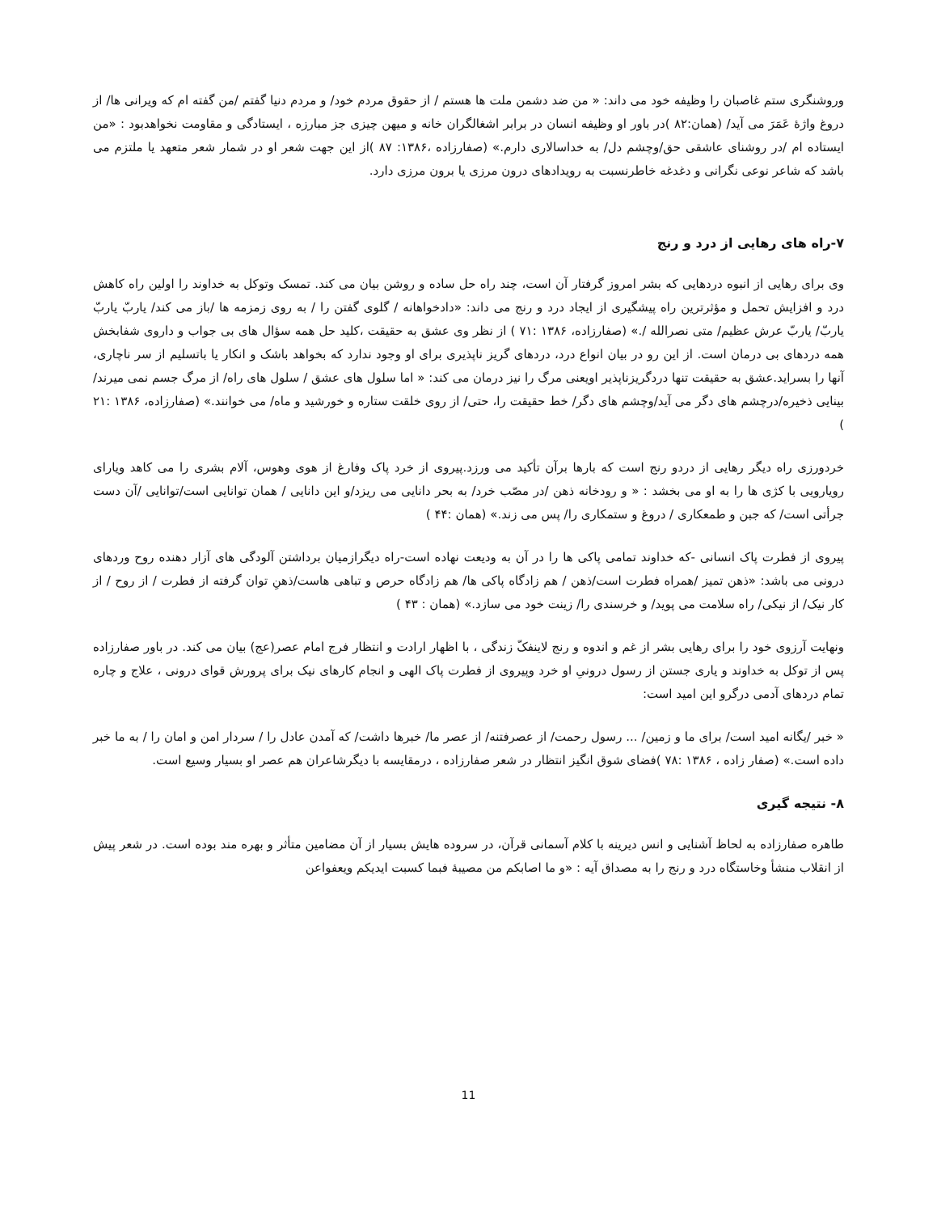وروشنگری ستم غاصبان را وظیفه خود می داند: « من ضد دشمن ملت ها هستم / از حقوق مردم خود/ و مردم دنیا گفتم /من گفته ام که ویرانی ها/ از دروغ واژهٔ عَمَرَ می آید/ (همان:۸۲ )در باور او وظیفه انسان در برابر اشغالگران خانه و میهن چیزی جز مبارزه ، ایستادگی و مقاومت نخواهدبود : «من ایستاده ام /در روشنای عاشقی حق/وچشم دل/ به خداسالاری دارم.» (صفارزاده ،۱۳۸۶: ۸۷ )از این جهت شعر او در شمار شعر متعهد یا ملتزم می باشد که شاعر نوعی نگرانی و دغدغه خاطرنسبت به رویدادهای درون مرزی یا برون مرزی دارد.
۷-راه های رهایی از درد و رنج
وی برای رهایی از انبوه دردهایی که بشر امروز گرفتار آن است، چند راه حل ساده و روشن بیان می کند. تمسک وتوکل به خداوند را اولین راه کاهش درد و افزایش تحمل و مؤثرترین راه پیشگیری از ایجاد درد و رنج می داند: «دادخواهانه / گلوی گفتن را / به روی زمزمه ها /باز می کند/ یاربّ یاربّ یاربّ/ یاربّ عرش عظیم/ متی نصرالله /.» (صفارزاده، ۱۳۸۶ :۷۱ ) از نظر وی عشق به حقیقت ،کلید حل همه سؤال های بی جواب و داروی شفابخش همه دردهای بی درمان است. از این رو در بیان انواع درد، دردهای گریز ناپذیری برای او وجود ندارد که بخواهد باشک و انکار یا باتسلیم از سر ناچاری، آنها را بسراید.عشق به حقیقت تنها دردگریزناپذیر اویعنی مرگ را نیز درمان می کند: « اما سلول های عشق / سلول های راه/ از مرگ جسم نمی میرند/بینایی ذخیره/درچشم های دگر می آید/وچشم های دگر/ خط حقیقت را، حتی/ از روی خلقت ستاره و خورشید و ماه/ می خوانند.» (صفارزاده، ۱۳۸۶ :۲۱ )
خردورزی راه دیگر رهایی از دردو رنج است که بارها برآن تأکید می ورزد.پیروی از خرد پاک وفارغ از هوی وهوس، آلام بشری را می کاهد ویارای رویارویی با کژی ها را به او می بخشد : « و رودخانه ذهن /در مصّب خرد/ به بحر دانایی می ریزد/و این دانایی / همان توانایی است/توانایی /آن دست جرأتی است/ که جبن و طمعکاری / دروغ و ستمکاری را/ پس می زند.» (همان :۴۴ )
پیروی از فطرت پاک انسانی -که خداوند تمامی پاکی ها را در آن به ودیعت نهاده است-راه دیگرازمیان برداشتن آلودگی های آزار دهنده روح وردهای درونی می باشد: «ذهن تمیز /همراه فطرت است/ذهن / هم زادگاه پاکی ها/ هم زادگاه حرص و تباهی هاست/ذهنِ توان گرفته از فطرت / از روح / از کار نیک/ از نیکی/ راه سلامت می پوید/ و خرسندی را/ زینت خود می سازد.» (همان : ۴۳ )
ونهایت آرزوی خود را برای رهایی بشر از غم و اندوه و رنج لاینفکّ زندگی ، با اظهار ارادت و انتظار فرج امام عصر(عج) بیان می کند. در باور صفارزاده پس از توکل به خداوند و یاری جستن از رسول درونیِ او خرد وپیروی از فطرت پاک الهی و انجام کارهای نیک برای پرورش قوای درونی ، علاج و چاره تمام دردهای آدمی درگرو این امید است:
« خبر /یگانه امید است/ برای ما و زمین/ ... رسول رحمت/ از عصرفتنه/ از عصر ما/ خبرها داشت/ که آمدن عادل را / سردار امن و امان را / به ما خبر داده است.» (صفار زاده ، ۱۳۸۶ :۷۸ )فضای شوق انگیز انتظار در شعر صفارزاده ، درمقایسه با دیگرشاعران هم عصر او بسیار وسیع است.
۸- نتیجه گیری
طاهره صفارزاده به لحاظ آشنایی و انس دیرینه با کلام آسمانی قرآن، در سروده هایش بسیار از آن مضامین متأثر و بهره مند بوده است. در شعر پیش از انقلاب منشأ وخاستگاه درد و رنج را به مصداق آیه : «و ما اصابکم من مصیبهٔ فبما کسبت ایدیکم ویعفواعن
11